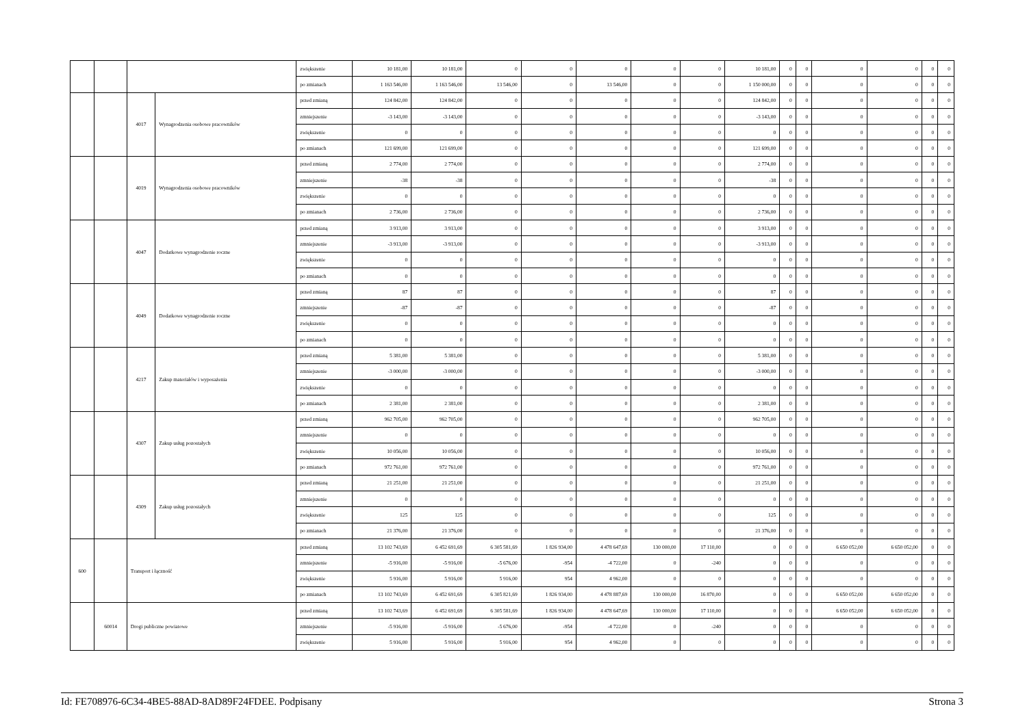| | | | | zwiększenie | 10 181,00 | 10 181,00 | 0 | 0 | 0 | 0 | 0 | 10 181,00 | 0 | 0 | 0 | 0 | 0 | 0 |
| | | | | po zmianach | 1 163 546,00 | 1 163 546,00 | 13 546,00 | 0 | 13 546,00 | 0 | 0 | 1 150 000,00 | 0 | 0 | 0 | 0 | 0 | 0 |
| | | 4017 | Wynagrodzenia osobowe pracowników | przed zmianą | 124 842,00 | 124 842,00 | 0 | 0 | 0 | 0 | 0 | 124 842,00 | 0 | 0 | 0 | 0 | 0 | 0 |
| | | | | zmniejszenie | -3 143,00 | -3 143,00 | 0 | 0 | 0 | 0 | 0 | -3 143,00 | 0 | 0 | 0 | 0 | 0 | 0 |
| | | | | zwiększenie | 0 | 0 | 0 | 0 | 0 | 0 | 0 | 0 | 0 | 0 | 0 | 0 | 0 | 0 |
| | | | | po zmianach | 121 699,00 | 121 699,00 | 0 | 0 | 0 | 0 | 0 | 121 699,00 | 0 | 0 | 0 | 0 | 0 | 0 |
| | | 4019 | Wynagrodzenia osobowe pracowników | przed zmianą | 2 774,00 | 2 774,00 | 0 | 0 | 0 | 0 | 0 | 2 774,00 | 0 | 0 | 0 | 0 | 0 | 0 |
| | | | | zmniejszenie | -38 | -38 | 0 | 0 | 0 | 0 | 0 | -38 | 0 | 0 | 0 | 0 | 0 | 0 |
| | | | | zwiększenie | 0 | 0 | 0 | 0 | 0 | 0 | 0 | 0 | 0 | 0 | 0 | 0 | 0 | 0 |
| | | | | po zmianach | 2 736,00 | 2 736,00 | 0 | 0 | 0 | 0 | 0 | 2 736,00 | 0 | 0 | 0 | 0 | 0 | 0 |
| | | 4047 | Dodatkowe wynagrodzenie roczne | przed zmianą | 3 913,00 | 3 913,00 | 0 | 0 | 0 | 0 | 0 | 3 913,00 | 0 | 0 | 0 | 0 | 0 | 0 |
| | | | | zmniejszenie | -3 913,00 | -3 913,00 | 0 | 0 | 0 | 0 | 0 | -3 913,00 | 0 | 0 | 0 | 0 | 0 | 0 |
| | | | | zwiększenie | 0 | 0 | 0 | 0 | 0 | 0 | 0 | 0 | 0 | 0 | 0 | 0 | 0 | 0 |
| | | | | po zmianach | 0 | 0 | 0 | 0 | 0 | 0 | 0 | 0 | 0 | 0 | 0 | 0 | 0 | 0 |
| | | 4049 | Dodatkowe wynagrodzenie roczne | przed zmianą | 87 | 87 | 0 | 0 | 0 | 0 | 0 | 87 | 0 | 0 | 0 | 0 | 0 | 0 |
| | | | | zmniejszenie | -87 | -87 | 0 | 0 | 0 | 0 | 0 | -87 | 0 | 0 | 0 | 0 | 0 | 0 |
| | | | | zwiększenie | 0 | 0 | 0 | 0 | 0 | 0 | 0 | 0 | 0 | 0 | 0 | 0 | 0 | 0 |
| | | | | po zmianach | 0 | 0 | 0 | 0 | 0 | 0 | 0 | 0 | 0 | 0 | 0 | 0 | 0 | 0 |
| | | 4217 | Zakup materiałów i wyposażenia | przed zmianą | 5 381,00 | 5 381,00 | 0 | 0 | 0 | 0 | 0 | 5 381,00 | 0 | 0 | 0 | 0 | 0 | 0 |
| | | | | zmniejszenie | -3 000,00 | -3 000,00 | 0 | 0 | 0 | 0 | 0 | -3 000,00 | 0 | 0 | 0 | 0 | 0 | 0 |
| | | | | zwiększenie | 0 | 0 | 0 | 0 | 0 | 0 | 0 | 0 | 0 | 0 | 0 | 0 | 0 | 0 |
| | | | | po zmianach | 2 381,00 | 2 381,00 | 0 | 0 | 0 | 0 | 0 | 2 381,00 | 0 | 0 | 0 | 0 | 0 | 0 |
| | | 4307 | Zakup usług pozostałych | przed zmianą | 962 705,00 | 962 705,00 | 0 | 0 | 0 | 0 | 0 | 962 705,00 | 0 | 0 | 0 | 0 | 0 | 0 |
| | | | | zmniejszenie | 0 | 0 | 0 | 0 | 0 | 0 | 0 | 0 | 0 | 0 | 0 | 0 | 0 | 0 |
| | | | | zwiększenie | 10 056,00 | 10 056,00 | 0 | 0 | 0 | 0 | 0 | 10 056,00 | 0 | 0 | 0 | 0 | 0 | 0 |
| | | | | po zmianach | 972 761,00 | 972 761,00 | 0 | 0 | 0 | 0 | 0 | 972 761,00 | 0 | 0 | 0 | 0 | 0 | 0 |
| | | 4309 | Zakup usług pozostałych | przed zmianą | 21 251,00 | 21 251,00 | 0 | 0 | 0 | 0 | 0 | 21 251,00 | 0 | 0 | 0 | 0 | 0 | 0 |
| | | | | zmniejszenie | 0 | 0 | 0 | 0 | 0 | 0 | 0 | 0 | 0 | 0 | 0 | 0 | 0 | 0 |
| | | | | zwiększenie | 125 | 125 | 0 | 0 | 0 | 0 | 0 | 125 | 0 | 0 | 0 | 0 | 0 | 0 |
| | | | | po zmianach | 21 376,00 | 21 376,00 | 0 | 0 | 0 | 0 | 0 | 21 376,00 | 0 | 0 | 0 | 0 | 0 | 0 |
| 600 | | Transport i łączność | | przed zmianą | 13 102 743,69 | 6 452 691,69 | 6 305 581,69 | 1 826 934,00 | 4 478 647,69 | 130 000,00 | 17 110,00 | 0 | 0 | 0 | 6 650 052,00 | 6 650 052,00 | 0 | 0 |
| | | | | zmniejszenie | -5 916,00 | -5 916,00 | -5 676,00 | -954 | -4 722,00 | 0 | -240 | 0 | 0 | 0 | 0 | 0 | 0 | 0 |
| | | | | zwiększenie | 5 916,00 | 5 916,00 | 5 916,00 | 954 | 4 962,00 | 0 | 0 | 0 | 0 | 0 | 0 | 0 | 0 | 0 |
| | | | | po zmianach | 13 102 743,69 | 6 452 691,69 | 6 305 821,69 | 1 826 934,00 | 4 478 887,69 | 130 000,00 | 16 870,00 | 0 | 0 | 0 | 6 650 052,00 | 6 650 052,00 | 0 | 0 |
| | 60014 | Drogi publiczne powiatowe | | przed zmianą | 13 102 743,69 | 6 452 691,69 | 6 305 581,69 | 1 826 934,00 | 4 478 647,69 | 130 000,00 | 17 110,00 | 0 | 0 | 0 | 6 650 052,00 | 6 650 052,00 | 0 | 0 |
| | | | | zmniejszenie | -5 916,00 | -5 916,00 | -5 676,00 | -954 | -4 722,00 | 0 | -240 | 0 | 0 | 0 | 0 | 0 | 0 | 0 |
| | | | | zwiększenie | 5 916,00 | 5 916,00 | 5 916,00 | 954 | 4 962,00 | 0 | 0 | 0 | 0 | 0 | 0 | 0 | 0 | 0 |
Id: FE708976-6C34-4BE5-88AD-8AD89F24FDEE. Podpisany Strona 3